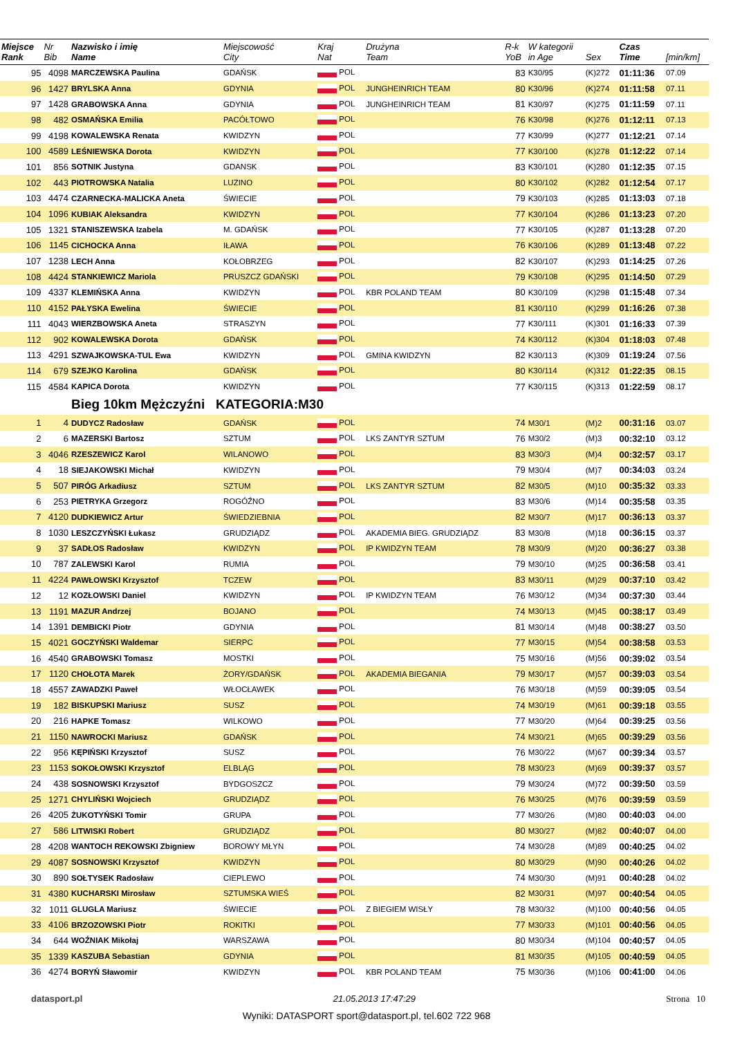| Miejsce Rank | Nr Bib | Nazwisko i imię Name | Miejscowość City | Kraj Nat | Drużyna Team | R-k YoB | W kategorii in Age | Sex | Czas Time | [min/km] |
| --- | --- | --- | --- | --- | --- | --- | --- | --- | --- | --- |
| 95 | 4098 | MARCZEWSKA Paulina | GDAŃSK | POL | | 83 | K30/95 | (K)272 | 01:11:36 | 07.09 |
| 96 | 1427 | BRYLSKA Anna | GDYNIA | POL | JUNGHEINRICH TEAM | 80 | K30/96 | (K)274 | 01:11:58 | 07.11 |
| 97 | 1428 | GRABOWSKA Anna | GDYNIA | POL | JUNGHEINRICH TEAM | 81 | K30/97 | (K)275 | 01:11:59 | 07.11 |
| 98 | 482 | OSMAŃSKA Emilia | PACÓŁTOWO | POL | | 76 | K30/98 | (K)276 | 01:12:11 | 07.13 |
| 99 | 4198 | KOWALEWSKA Renata | KWIDZYN | POL | | 77 | K30/99 | (K)277 | 01:12:21 | 07.14 |
| 100 | 4589 | LEŚNIEWSKA Dorota | KWIDZYN | POL | | 77 | K30/100 | (K)278 | 01:12:22 | 07.14 |
| 101 | 856 | SOTNIK Justyna | GDANSK | POL | | 83 | K30/101 | (K)280 | 01:12:35 | 07.15 |
| 102 | 443 | PIOTROWSKA Natalia | LUZINO | POL | | 80 | K30/102 | (K)282 | 01:12:54 | 07.17 |
| 103 | 4474 | CZARNECKA-MALICKA Aneta | ŚWIECIE | POL | | 79 | K30/103 | (K)285 | 01:13:03 | 07.18 |
| 104 | 1096 | KUBIAK Aleksandra | KWIDZYN | POL | | 77 | K30/104 | (K)286 | 01:13:23 | 07.20 |
| 105 | 1321 | STANISZEWSKA Izabela | M. GDAŃSK | POL | | 77 | K30/105 | (K)287 | 01:13:28 | 07.20 |
| 106 | 1145 | CICHOCKA Anna | IŁAWA | POL | | 76 | K30/106 | (K)289 | 01:13:48 | 07.22 |
| 107 | 1238 | LECH Anna | KOŁOBRZEG | POL | | 82 | K30/107 | (K)293 | 01:14:25 | 07.26 |
| 108 | 4424 | STANKIEWICZ Mariola | PRUSZCZ GDAŃSKI | POL | | 79 | K30/108 | (K)295 | 01:14:50 | 07.29 |
| 109 | 4337 | KLEMIŃSKA Anna | KWIDZYN | POL | KBR POLAND TEAM | 80 | K30/109 | (K)298 | 01:15:48 | 07.34 |
| 110 | 4152 | PAŁYSKA Ewelina | ŚWIECIE | POL | | 81 | K30/110 | (K)299 | 01:16:26 | 07.38 |
| 111 | 4043 | WIERZBOWSKA Aneta | STRASZYN | POL | | 77 | K30/111 | (K)301 | 01:16:33 | 07.39 |
| 112 | 902 | KOWALEWSKA Dorota | GDAŃSK | POL | | 74 | K30/112 | (K)304 | 01:18:03 | 07.48 |
| 113 | 4291 | SZWAJKOWSKA-TUL Ewa | KWIDZYN | POL | GMINA KWIDZYN | 82 | K30/113 | (K)309 | 01:19:24 | 07.56 |
| 114 | 679 | SZEJKO Karolina | GDAŃSK | POL | | 80 | K30/114 | (K)312 | 01:22:35 | 08.15 |
| 115 | 4584 | KAPICA Dorota | KWIDZYN | POL | | 77 | K30/115 | (K)313 | 01:22:59 | 08.17 |
| | | Bieg 10km Mężczyźni KATEGORIA:M30 | | | | | | | | |
| 1 | 4 | DUDYCZ Radosław | GDAŃSK | POL | | 74 | M30/1 | (M)2 | 00:31:16 | 03.07 |
| 2 | 6 | MAZERSKI Bartosz | SZTUM | POL | LKS ZANTYR SZTUM | 76 | M30/2 | (M)3 | 00:32:10 | 03.12 |
| 3 | 4046 | RZESZEWICZ Karol | WILANOWO | POL | | 83 | M30/3 | (M)4 | 00:32:57 | 03.17 |
| 4 | 18 | SIEJAKOWSKI Michał | KWIDZYN | POL | | 79 | M30/4 | (M)7 | 00:34:03 | 03.24 |
| 5 | 507 | PIRÓG Arkadiusz | SZTUM | POL | LKS ZANTYR SZTUM | 82 | M30/5 | (M)10 | 00:35:32 | 03.33 |
| 6 | 253 | PIETRYKA Grzegorz | ROGÓŹNO | POL | | 83 | M30/6 | (M)14 | 00:35:58 | 03.35 |
| 7 | 4120 | DUDKIEWICZ Artur | ŚWIEDZIEBNIA | POL | | 82 | M30/7 | (M)17 | 00:36:13 | 03.37 |
| 8 | 1030 | LESZCZYŃSKI Łukasz | GRUDZIĄDZ | POL | AKADEMIA BIEG. GRUDZIĄDZ | 83 | M30/8 | (M)18 | 00:36:15 | 03.37 |
| 9 | 37 | SADŁOS Radosław | KWIDZYN | POL | IP KWIDZYN TEAM | 78 | M30/9 | (M)20 | 00:36:27 | 03.38 |
| 10 | 787 | ZALEWSKI Karol | RUMIA | POL | | 79 | M30/10 | (M)25 | 00:36:58 | 03.41 |
| 11 | 4224 | PAWŁOWSKI Krzysztof | TCZEW | POL | | 83 | M30/11 | (M)29 | 00:37:10 | 03.42 |
| 12 | 12 | KOZŁOWSKI Daniel | KWIDZYN | POL | IP KWIDZYN TEAM | 76 | M30/12 | (M)34 | 00:37:30 | 03.44 |
| 13 | 1191 | MAZUR Andrzej | BOJANO | POL | | 74 | M30/13 | (M)45 | 00:38:17 | 03.49 |
| 14 | 1391 | DEMBICKI Piotr | GDYNIA | POL | | 81 | M30/14 | (M)48 | 00:38:27 | 03.50 |
| 15 | 4021 | GOCZYŃSKI Waldemar | SIERPC | POL | | 77 | M30/15 | (M)54 | 00:38:58 | 03.53 |
| 16 | 4540 | GRABOWSKI Tomasz | MOSTKI | POL | | 75 | M30/16 | (M)56 | 00:39:02 | 03.54 |
| 17 | 1120 | CHOŁOTA Marek | ŻORY/GDAŃSK | POL | AKADEMIA BIEGANIA | 79 | M30/17 | (M)57 | 00:39:03 | 03.54 |
| 18 | 4557 | ZAWADZKI Paweł | WŁOCŁAWEK | POL | | 76 | M30/18 | (M)59 | 00:39:05 | 03.54 |
| 19 | 182 | BISKUPSKI Mariusz | SUSZ | POL | | 74 | M30/19 | (M)61 | 00:39:18 | 03.55 |
| 20 | 216 | HAPKE Tomasz | WILKOWO | POL | | 77 | M30/20 | (M)64 | 00:39:25 | 03.56 |
| 21 | 1150 | NAWROCKI Mariusz | GDAŃSK | POL | | 74 | M30/21 | (M)65 | 00:39:29 | 03.56 |
| 22 | 956 | KĘPIŃSKI Krzysztof | SUSZ | POL | | 76 | M30/22 | (M)67 | 00:39:34 | 03.57 |
| 23 | 1153 | SOKOŁOWSKI Krzysztof | ELBLĄG | POL | | 78 | M30/23 | (M)69 | 00:39:37 | 03.57 |
| 24 | 438 | SOSNOWSKI Krzysztof | BYDGOSZCZ | POL | | 79 | M30/24 | (M)72 | 00:39:50 | 03.59 |
| 25 | 1271 | CHYLIŃSKI Wojciech | GRUDZIĄDZ | POL | | 76 | M30/25 | (M)76 | 00:39:59 | 03.59 |
| 26 | 4205 | ŻUKOTYŃSKI Tomir | GRUPA | POL | | 77 | M30/26 | (M)80 | 00:40:03 | 04.00 |
| 27 | 586 | LITWISKI Robert | GRUDZIĄDZ | POL | | 80 | M30/27 | (M)82 | 00:40:07 | 04.00 |
| 28 | 4208 | WANTOCH REKOWSKI Zbigniew | BOROWY MŁYN | POL | | 74 | M30/28 | (M)89 | 00:40:25 | 04.02 |
| 29 | 4087 | SOSNOWSKI Krzysztof | KWIDZYN | POL | | 80 | M30/29 | (M)90 | 00:40:26 | 04.02 |
| 30 | 890 | SOŁTYSEK Radosław | CIEPLEWO | POL | | 74 | M30/30 | (M)91 | 00:40:28 | 04.02 |
| 31 | 4380 | KUCHARSKI Mirosław | SZTUMSKA WIEŚ | POL | | 82 | M30/31 | (M)97 | 00:40:54 | 04.05 |
| 32 | 1011 | GLUGLA Mariusz | ŚWIECIE | POL | Z BIEGIEM WISŁY | 78 | M30/32 | (M)100 | 00:40:56 | 04.05 |
| 33 | 4106 | BRZOZOWSKI Piotr | ROKITKI | POL | | 77 | M30/33 | (M)101 | 00:40:56 | 04.05 |
| 34 | 644 | WOŹNIAK Mikołaj | WARSZAWA | POL | | 80 | M30/34 | (M)104 | 00:40:57 | 04.05 |
| 35 | 1339 | KASZUBA Sebastian | GDYNIA | POL | | 81 | M30/35 | (M)105 | 00:40:59 | 04.05 |
| 36 | 4274 | BORYŃ Sławomir | KWIDZYN | POL | KBR POLAND TEAM | 75 | M30/36 | (M)106 | 00:41:00 | 04.06 |
datasport.pl 21.05.2013 17:47:29 Strona 10
Wyniki: DATASPORT sport@datasport.pl, tel.602 722 968